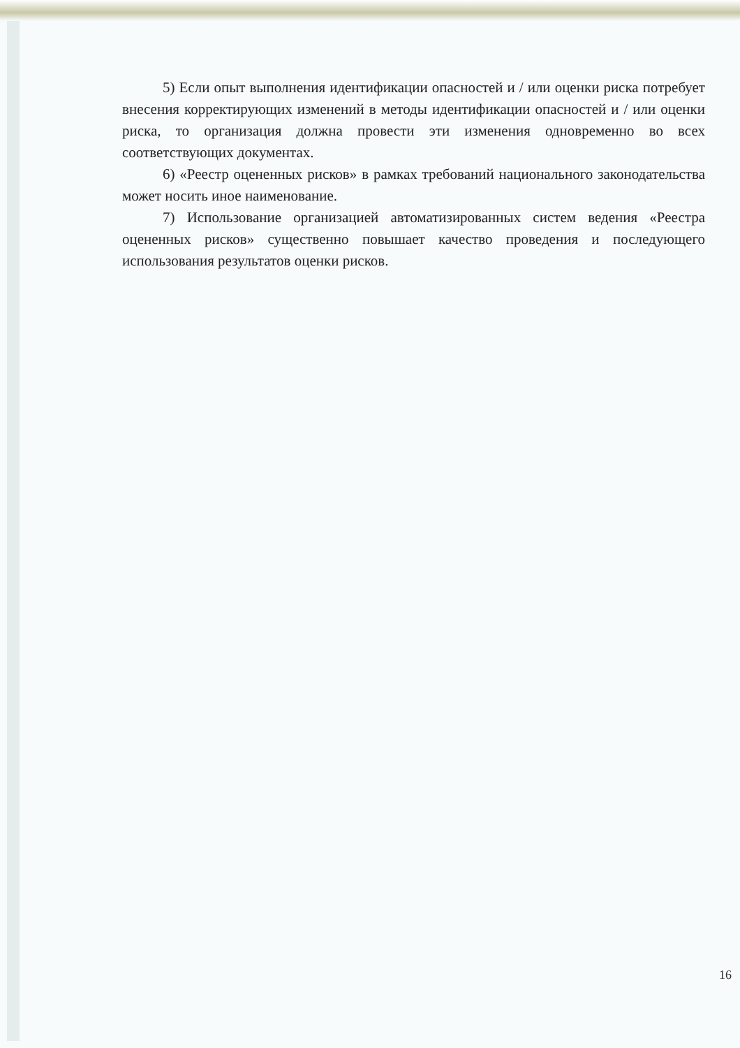5) Если опыт выполнения идентификации опасностей и / или оценки риска потребует внесения корректирующих изменений в методы идентификации опасностей и / или оценки риска, то организация должна провести эти изменения одновременно во всех соответствующих документах.
6) «Реестр оцененных рисков» в рамках требований национального законодательства может носить иное наименование.
7) Использование организацией автоматизированных систем ведения «Реестра оцененных рисков» существенно повышает качество проведения и последующего использования результатов оценки рисков.
16